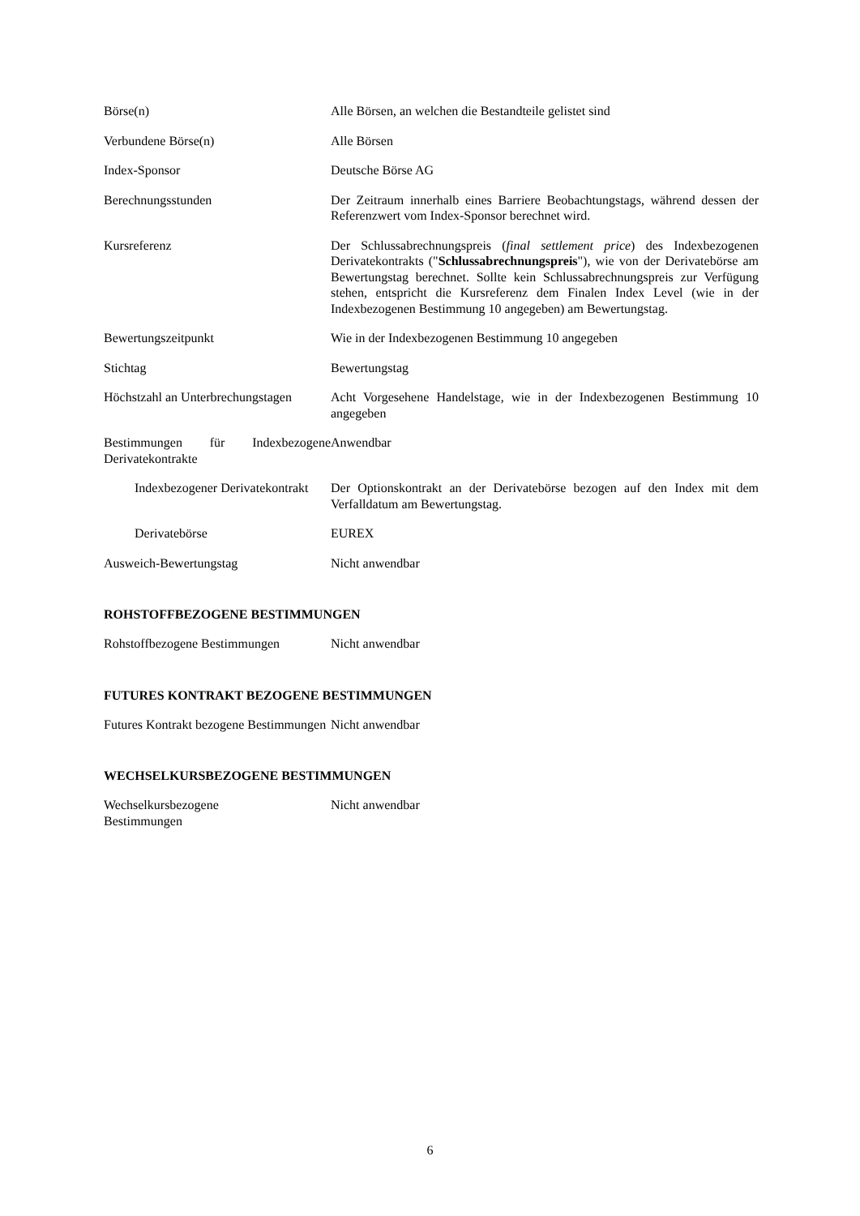Börse(n) Alle Börsen, an welchen die Bestandteile gelistet sind
Verbundene Börse(n) Alle Börsen
Index-Sponsor Deutsche Börse AG
Berechnungsstunden Der Zeitraum innerhalb eines Barriere Beobachtungstags, während dessen der Referenzwert vom Index-Sponsor berechnet wird.
Kursreferenz Der Schlussabrechnungspreis (final settlement price) des Indexbezogenen Derivatekontrakts ("Schlussabrechnungspreis"), wie von der Derivatebörse am Bewertungstag berechnet. Sollte kein Schlussabrechnungspreis zur Verfügung stehen, entspricht die Kursreferenz dem Finalen Index Level (wie in der Indexbezogenen Bestimmung 10 angegeben) am Bewertungstag.
Bewertungszeitpunkt Wie in der Indexbezogenen Bestimmung 10 angegeben
Stichtag Bewertungstag
Höchstzahl an Unterbrechungstagen
Acht Vorgesehene Handelstage, wie in der Indexbezogenen Bestimmung 10 angegeben
Bestimmungen für Indexbezogene Derivatekontrakte
Anwendbar
Indexbezogener Derivatekontrakt
Der Optionskontrakt an der Derivatebörse bezogen auf den Index mit dem Verfalldatum am Bewertungstag.
Derivatebörse EUREX
Ausweich-Bewertungstag Nicht anwendbar
ROHSTOFFBEZOGENE BESTIMMUNGEN
Rohstoffbezogene Bestimmungen Nicht anwendbar
FUTURES KONTRAKT BEZOGENE BESTIMMUNGEN
Futures Kontrakt bezogene Bestimmungen
Nicht anwendbar
WECHSELKURSBEZOGENE BESTIMMUNGEN
Wechselkursbezogene
Bestimmungen
Nicht anwendbar
6